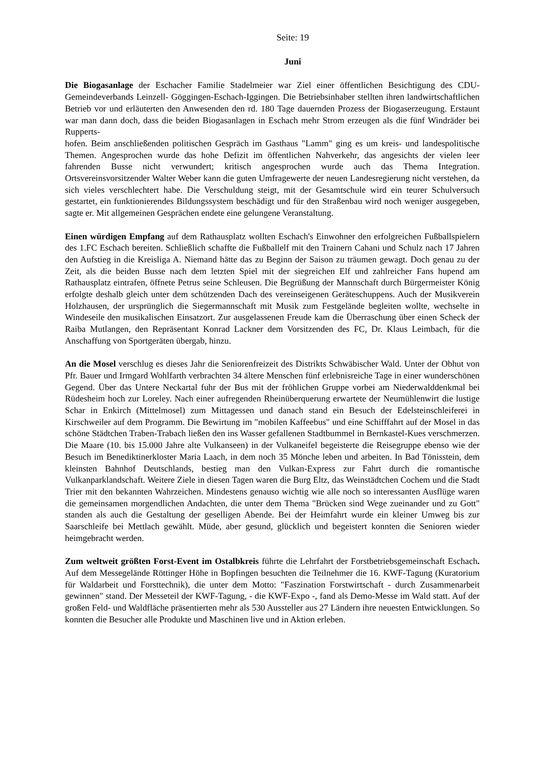Seite: 19
Juni
Die Biogasanlage der Eschacher Familie Stadelmeier war Ziel einer öffentlichen Besichtigung des CDU-Gemeindeverbands Leinzell- Göggingen-Eschach-Iggingen. Die Betriebsinhaber stellten ihren landwirtschaftlichen Betrieb vor und erläuterten den Anwesenden den rd. 180 Tage dauernden Prozess der Biogaserzeugung. Erstaunt war man dann doch, dass die beiden Biogasanlagen in Eschach mehr Strom erzeugen als die fünf Windräder bei Rupperts-
hofen. Beim anschließenden politischen Gespräch im Gasthaus "Lamm" ging es um kreis- und landespolitische Themen. Angesprochen wurde das hohe Defizit im öffentlichen Nahverkehr, das angesichts der vielen leer fahrenden Busse nicht verwundert; kritisch angesprochen wurde auch das Thema Integration. Ortsvereinsvorsitzender Walter Weber kann die guten Umfragewerte der neuen Landesregierung nicht verstehen, da sich vieles verschlechtert habe. Die Verschuldung steigt, mit der Gesamtschule wird ein teurer Schulversuch gestartet, ein funktionierendes Bildungssystem beschädigt und für den Straßenbau wird noch weniger ausgegeben, sagte er. Mit allgemeinen Gesprächen endete eine gelungene Veranstaltung.
Einen würdigen Empfang auf dem Rathausplatz wollten Eschach's Einwohner den erfolgreichen Fußballspielern des 1.FC Eschach bereiten. Schließlich schaffte die Fußballelf mit den Trainern Cahani und Schulz nach 17 Jahren den Aufstieg in die Kreisliga A. Niemand hätte das zu Beginn der Saison zu träumen gewagt. Doch genau zu der Zeit, als die beiden Busse nach dem letzten Spiel mit der siegreichen Elf und zahlreicher Fans hupend am Rathausplatz eintrafen, öffnete Petrus seine Schleusen. Die Begrüßung der Mannschaft durch Bürgermeister König erfolgte deshalb gleich unter dem schützenden Dach des vereinseigenen Geräteschuppens. Auch der Musikverein Holzhausen, der ursprünglich die Siegermannschaft mit Musik zum Festgelände begleiten wollte, wechselte in Windeseile den musikalischen Einsatzort. Zur ausgelassenen Freude kam die Überraschung über einen Scheck der Raiba Mutlangen, den Repräsentant Konrad Lackner dem Vorsitzenden des FC, Dr. Klaus Leimbach, für die Anschaffung von Sportgeräten übergab, hinzu.
An die Mosel verschlug es dieses Jahr die Seniorenfreizeit des Distrikts Schwäbischer Wald. Unter der Obhut von Pfr. Bauer und Irmgard Wohlfarth verbrachten 34 ältere Menschen fünf erlebnisreiche Tage in einer wunderschönen Gegend. Über das Untere Neckartal fuhr der Bus mit der fröhlichen Gruppe vorbei am Niederwalddenkmal bei Rüdesheim hoch zur Loreley. Nach einer aufregenden Rheinüberquerung erwartete der Neumühlenwirt die lustige Schar in Enkirch (Mittelmosel) zum Mittagessen und danach stand ein Besuch der Edelsteinschleiferei in Kirschweiler auf dem Programm. Die Bewirtung im "mobilen Kaffeebus" und eine Schifffahrt auf der Mosel in das schöne Städtchen Traben-Trabach ließen den ins Wasser gefallenen Stadtbummel in Bernkastel-Kues verschmerzen. Die Maare (10. bis 15.000 Jahre alte Vulkanseen) in der Vulkaneifel begeisterte die Reisegruppe ebenso wie der Besuch im Benediktinerkloster Maria Laach, in dem noch 35 Mönche leben und arbeiten. In Bad Tönisstein, dem kleinsten Bahnhof Deutschlands, bestieg man den Vulkan-Express zur Fahrt durch die romantische Vulkanparklandschaft. Weitere Ziele in diesen Tagen waren die Burg Eltz, das Weinstädtchen Cochem und die Stadt Trier mit den bekannten Wahrzeichen. Mindestens genauso wichtig wie alle noch so interessanten Ausflüge waren die gemeinsamen morgendlichen Andachten, die unter dem Thema "Brücken sind Wege zueinander und zu Gott" standen als auch die Gestaltung der geselligen Abende. Bei der Heimfahrt wurde ein kleiner Umweg bis zur Saarschleife bei Mettlach gewählt. Müde, aber gesund, glücklich und begeistert konnten die Senioren wieder heimgebracht werden.
Zum weltweit größten Forst-Event im Ostalbkreis führte die Lehrfahrt der Forstbetriebsgemeinschaft Eschach. Auf dem Messegelände Röttinger Höhe in Bopfingen besuchten die Teilnehmer die 16. KWF-Tagung (Kuratorium für Waldarbeit und Forsttechnik), die unter dem Motto: "Faszination Forstwirtschaft - durch Zusammenarbeit gewinnen" stand. Der Messeteil der KWF-Tagung, - die KWF-Expo -, fand als Demo-Messe im Wald statt. Auf der großen Feld- und Waldfläche präsentierten mehr als 530 Aussteller aus 27 Ländern ihre neuesten Entwicklungen. So konnten die Besucher alle Produkte und Maschinen live und in Aktion erleben.